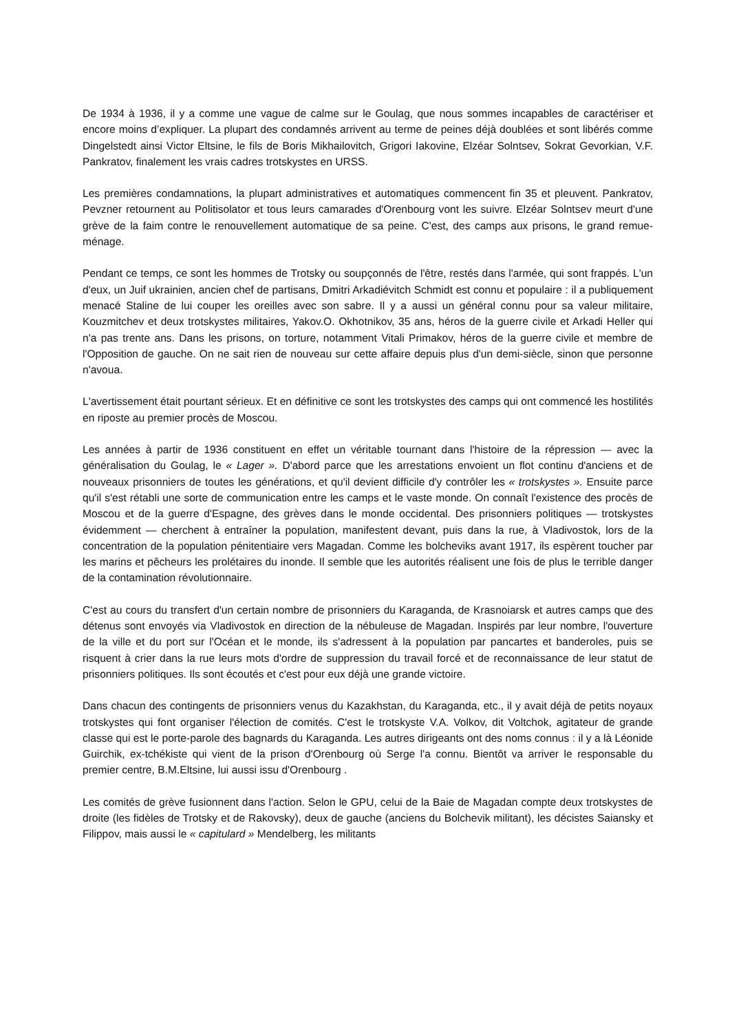De 1934 à 1936, il y a comme une vague de calme sur le Goulag, que nous sommes incapables de caractériser et encore moins d’expliquer. La plupart des condamnés arrivent au terme de peines déjà doublées et sont libérés comme Dingelstedt ainsi Victor Eltsine, le fils de Boris Mikhailovitch, Grigori Iakovine, Elzéar Solntsev, Sokrat Gevorkian, V.F. Pankratov, finalement les vrais cadres trotskystes en URSS.
Les premières condamnations, la plupart administratives et automatiques commencent fin 35 et pleuvent. Pankratov, Pevzner retournent au Politisolator et tous leurs camarades d'Orenbourg vont les suivre. Elzéar Solntsev meurt d'une grève de la faim contre le renouvellement automatique de sa peine. C'est, des camps aux prisons, le grand remue-ménage.
Pendant ce temps, ce sont les hommes de Trotsky ou soupçonnés de l'être, restés dans l'armée, qui sont frappés. L'un d'eux, un Juif ukrainien, ancien chef de partisans, Dmitri Arkadiévitch Schmidt est connu et populaire : il a publiquement menacé Staline de lui couper les oreilles avec son sabre. Il y a aussi un général connu pour sa valeur militaire, Kouzmitchev et deux trotskystes militaires, Yakov.O. Okhotnikov, 35 ans, héros de la guerre civile et Arkadi Heller qui n'a pas trente ans. Dans les prisons, on torture, notamment Vitali Primakov, héros de la guerre civile et membre de l'Opposition de gauche. On ne sait rien de nouveau sur cette affaire depuis plus d'un demi-siècle, sinon que personne n'avoua.
L'avertissement était pourtant sérieux. Et en définitive ce sont les trotskystes des camps qui ont commencé les hostilités en riposte au premier procès de Moscou.
Les années à partir de 1936 constituent en effet un véritable tournant dans l'histoire de la répression — avec la généralisation du Goulag, le « Lager ». D'abord parce que les arrestations envoient un flot continu d'anciens et de nouveaux prisonniers de toutes les générations, et qu'il devient difficile d'y contrôler les « trotskystes ». Ensuite parce qu'il s'est rétabli une sorte de communication entre les camps et le vaste monde. On connaît l'existence des procès de Moscou et de la guerre d'Espagne, des grèves dans le monde occidental. Des prisonniers politiques — trotskystes évidemment — cherchent à entraîner la population, manifestent devant, puis dans la rue, à Vladivostok, lors de la concentration de la population pénitentiaire vers Magadan. Comme les bolcheviks avant 1917, ils espèrent toucher par les marins et pêcheurs les prolétaires du inonde. Il semble que les autorités réalisent une fois de plus le terrible danger de la contamination révolutionnaire.
C'est au cours du transfert d'un certain nombre de prisonniers du Karaganda, de Krasnoiarsk et autres camps que des détenus sont envoyés via Vladivostok en direction de la nébuleuse de Magadan. Inspirés par leur nombre, l'ouverture de la ville et du port sur l'Océan et le monde, ils s'adressent à la population par pancartes et banderoles, puis se risquent à crier dans la rue leurs mots d'ordre de suppression du travail forcé et de reconnaissance de leur statut de prisonniers politiques. Ils sont écoutés et c'est pour eux déjà une grande victoire.
Dans chacun des contingents de prisonniers venus du Kazakhstan, du Karaganda, etc., il y avait déjà de petits noyaux trotskystes qui font organiser l'élection de comités. C'est le trotskyste V.A. Volkov, dit Voltchok, agitateur de grande classe qui est le porte-parole des bagnards du Karaganda. Les autres dirigeants ont des noms connus : il y a là Léonide Guirchik, ex-tchékiste qui vient de la prison d'Orenbourg où Serge l'a connu. Bientôt va arriver le responsable du premier centre, B.M.Eltsine, lui aussi issu d'Orenbourg .
Les comités de grève fusionnent dans l'action. Selon le GPU, celui de la Baie de Magadan compte deux trotskystes de droite (les fidèles de Trotsky et de Rakovsky), deux de gauche (anciens du Bolchevik militant), les décistes Saiansky et Filippov, mais aussi le « capitulard » Mendelberg, les militants